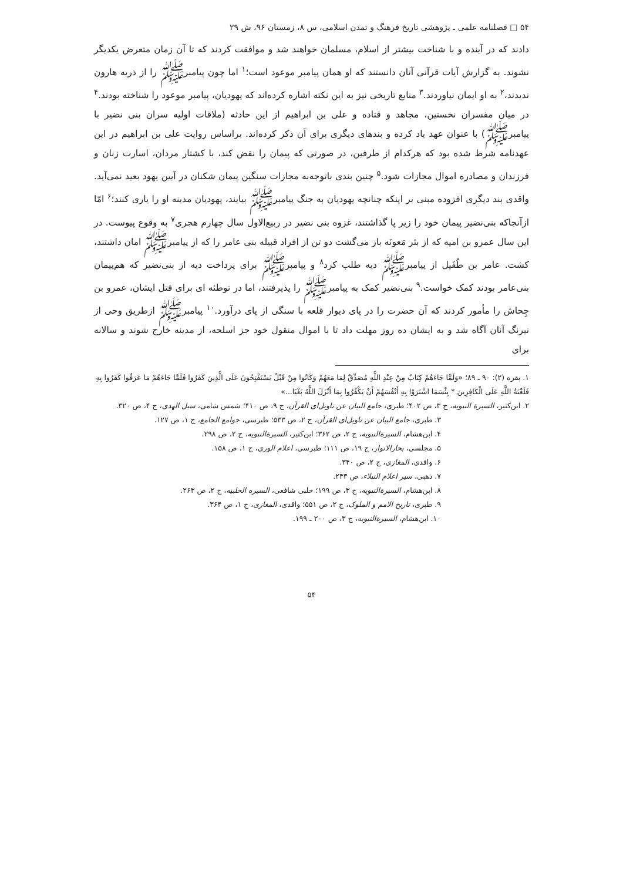۵۴ □ فصلنامه علمی ـ پژوهشی تاریخ فرهنگ و تمدن اسلامی، س ۸، زمستان ۹۶، ش ۲۹
دادند که در آینده و با شناخت بیشتر از اسلام، مسلمان خواهند شد و موافقت کردند که تا آن زمان متعرض یکدیگر نشوند. به گزارش آیات قرآنی آنان دانستند که او همان پیامبر موعود است؛<sup>۱</sup> اما چون پیامبرﷺ را از ذریه هارون ندیدند،<sup>۲</sup> به او ایمان نیاوردند.<sup>۳</sup> منابع تاریخی نیز به این نکته اشاره کرده‌اند که یهودیان، پیامبر موعود را شناخته بودند.<sup>۴</sup> در میان مفسران نخستین، مجاهد و قتاده و علی بن ابراهیم از این حادثه (ملاقات اولیه سران بنی نضیر با پیامبرﷺ) با عنوان عهد یاد کرده و بندهای دیگری برای آن ذکر کرده‌اند. براساس روایت علی بن ابراهیم در این عهدنامه شرط شده بود که هرکدام از طرفین، در صورتی که پیمان را نقض کند، با کشتار مردان، اسارت زنان و فرزندان و مصادره اموال مجازات شود.<sup>۵</sup> چنین بندی باتوجه‌به مجازات سنگین پیمان شکنان در آیین یهود بعید نمی‌آید. واقدی بند دیگری افزوده مبنی بر اینکه چنانچه یهودیان به جنگ پیامبرﷺ بیایند، یهودیان مدینه او را یاری کنند؛<sup>۶</sup> امّا ازآنجاکه بنی‌نضیر پیمان خود را زیر پا گذاشتند، غزوه بنی نضیر در ربیع‌الاول سال چهارم هجری<sup>۷</sup> به وقوع پیوست. در این سال عمرو بن امیه که از بئر مَعونَه باز می‌گشت دو تن از افراد قبیله بنی عامر را که از پیامبرﷺ امان داشتند، کشت. عامر بن طُفَیل از پیامبرﷺ دیه طلب کرد<sup>۸</sup> و پیامبرﷺ برای پرداخت دیه از بنی‌نضیر که هم‌پیمان بنی‌عامر بودند کمک خواست.<sup>۹</sup> بنی‌نضیر کمک به پیامبرﷺ را پذیرفتند، اما در توطئه ای برای قتل ایشان، عمرو بن جِحاش را مأمور کردند که آن حضرت را در پای دیوار قلعه با سنگی از پای درآورد.<sup>۱۰</sup> پیامبرﷺ ازطریق وحی از نیرنگ آنان آگاه شد و به ایشان ده روز مهلت داد تا با اموال منقول خود جز اسلحه، از مدینه خارج شوند و سالانه برای
۱. بقره (۲): ۹۰ ـ ۸۹؛ «وَلَمَّا جَاءَهُمْ كِتَابٌ مِنْ عِنْدِ اللَّهِ مُصَدِّقٌ لِمَا مَعَهُمْ وَكَانُوا مِنْ قَبْلُ يَسْتَفْتِحُونَ عَلَى الَّذِينَ كَفَرُوا فَلَمَّا جَاءَهُمْ مَا عَرَفُوا كَفَرُوا بِهِ فَلَعْنَةُ اللَّهِ عَلَى الْكَافِرِينَ * بِئْسَمَا اشْتَرَوْا بِهِ أَنْفُسَهُمْ أَنْ يَكْفُرُوا بِمَا أَنْزَلَ اللَّهُ بَغْيًا...»
۲. ابن‌کثیر، السیرة النبویه، ج ۳، ص ۴۰۲؛ طبری، جامع البیان عن تاویل‌ای القرآن، ج ۹، ص ۴۱۰؛ شمس شامی، سبل الهدی، ج ۴، ص ۳۲۰.
۳. طبری، جامع البیان عن تاویل‌ای القرآن، ج ۲، ص ۵۳۳؛ طبرسی، جوامع الجامع، ج ۱، ص ۱۲۷.
۴. ابن‌هشام، السیرة‌النبویه، ج ۲، ص ۳۶۲؛ ابن‌کثیر، السیرة‌النبویه، ج ۲، ص ۲۹۸.
۵. مجلسی، بحارالانوار، ج ۱۹، ص ۱۱۱؛ طبرسی، اعلام الوری، ج ۱، ص ۱۵۸.
۶. واقدی، المغازی، ج ۲، ص ۳۴۰.
۷. ذهبی، سیر اعلام النبلاء، ص ۲۴۳.
۸. ابن‌هشام، السیرة‌النبویه، ج ۳، ص ۱۹۹؛ حلبی شافعی، السیره الحلبیه، ج ۲، ص ۲۶۳.
۹. طبری، تاریخ الامم و الملوک، ج ۲، ص ۵۵۱؛ واقدی، المغازی، ج ۱، ص ۳۶۴.
۱۰. ابن‌هشام، السیرة‌النبویه، ج ۳، ص ۲۰۰ ـ ۱۹۹.
۵۴